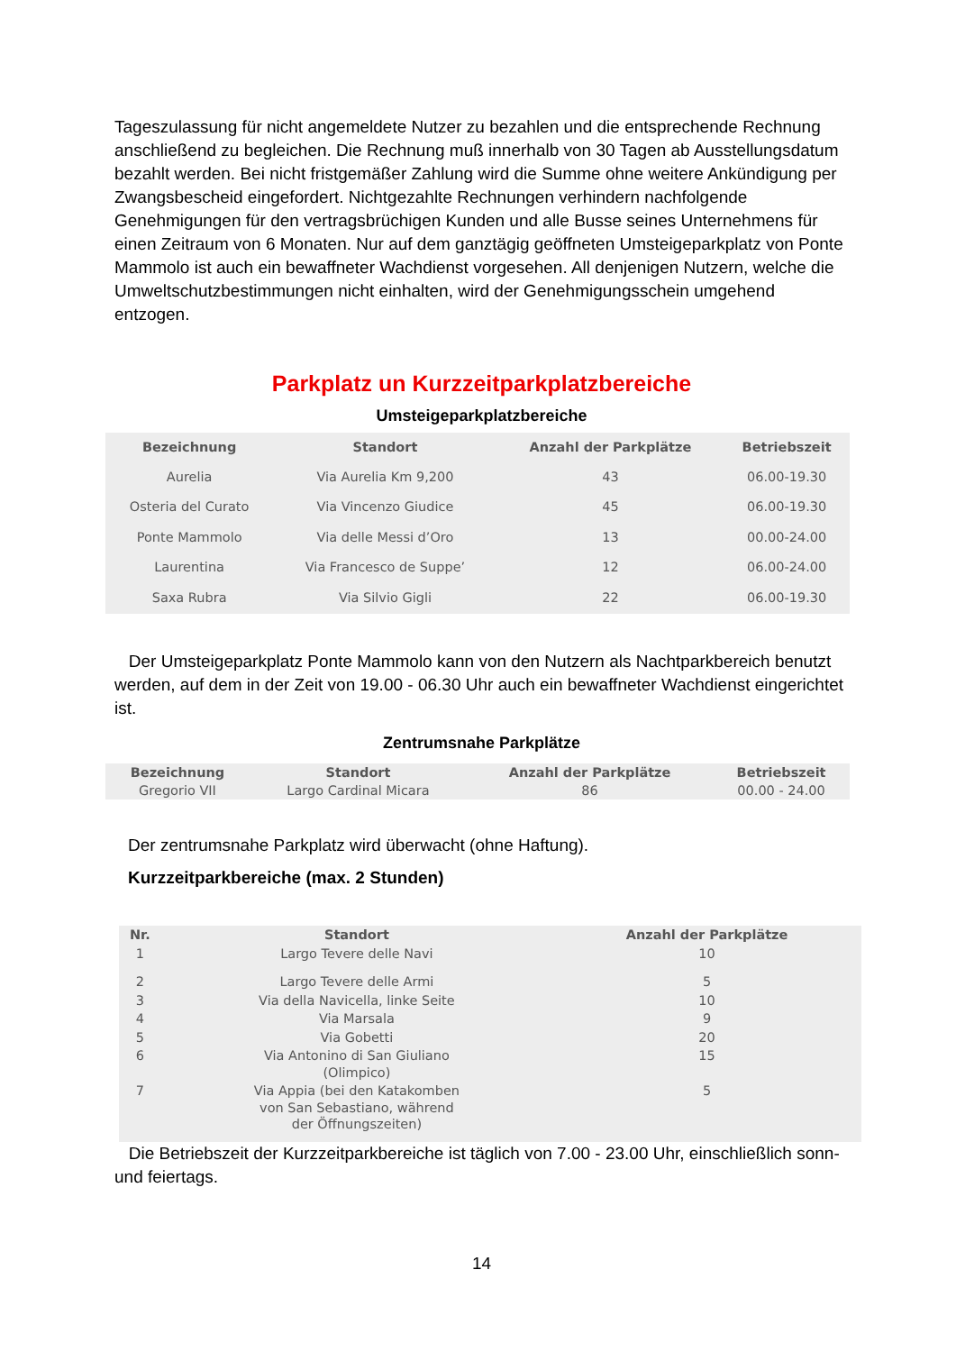Tageszulassung für nicht angemeldete Nutzer zu bezahlen und die entsprechende Rechnung anschließend zu begleichen. Die Rechnung muß innerhalb von 30 Tagen ab Ausstellungsdatum bezahlt werden. Bei nicht fristgemäßer Zahlung wird die Summe ohne weitere Ankündigung per Zwangsbescheid eingefordert. Nichtgezahlte Rechnungen verhindern nachfolgende Genehmigungen für den vertragsbrüchigen Kunden und alle Busse seines Unternehmens für einen Zeitraum von 6 Monaten. Nur auf dem ganztägig geöffneten Umsteigeparkplatz von Ponte Mammolo ist auch ein bewaffneter Wachdienst vorgesehen. All denjenigen Nutzern, welche die Umweltschutzbestimmungen nicht einhalten, wird der Genehmigungsschein umgehend entzogen.
Parkplatz un Kurzzeitparkplatzbereiche
Umsteigeparkplatzbereiche
| Bezeichnung | Standort | Anzahl der Parkplätze | Betriebszeit |
| --- | --- | --- | --- |
| Aurelia | Via Aurelia Km 9,200 | 43 | 06.00-19.30 |
| Osteria del Curato | Via Vincenzo Giudice | 45 | 06.00-19.30 |
| Ponte Mammolo | Via delle Messi d’Oro | 13 | 00.00-24.00 |
| Laurentina | Via Francesco de Suppe’ | 12 | 06.00-24.00 |
| Saxa Rubra | Via Silvio Gigli | 22 | 06.00-19.30 |
Der Umsteigeparkplatz Ponte Mammolo kann von den Nutzern als Nachtparkbereich benutzt werden, auf dem in der Zeit von 19.00 - 06.30 Uhr auch ein bewaffneter Wachdienst eingerichtet ist.
Zentrumsnahe Parkplätze
| Bezeichnung | Standort | Anzahl der Parkplätze | Betriebszeit |
| --- | --- | --- | --- |
| Gregorio VII | Largo Cardinal Micara | 86 | 00.00 - 24.00 |
Der zentrumsnahe Parkplatz wird überwacht (ohne Haftung).
Kurzzeitparkbereiche (max. 2 Stunden)
| Nr. | Standort | Anzahl der Parkplätze |
| --- | --- | --- |
| 1 | Largo Tevere delle Navi | 10 |
| 2 | Largo Tevere delle Armi | 5 |
| 3 | Via della Navicella, linke Seite | 10 |
| 4 | Via Marsala | 9 |
| 5 | Via Gobetti | 20 |
| 6 | Via Antonino di San Giuliano (Olimpico) | 15 |
| 7 | Via Appia (bei den Katakomben von San Sebastiano, während der Öffnungszeiten) | 5 |
Die Betriebszeit der Kurzzeitparkbereiche ist täglich von 7.00 - 23.00 Uhr, einschließlich sonn- und feiertags.
14